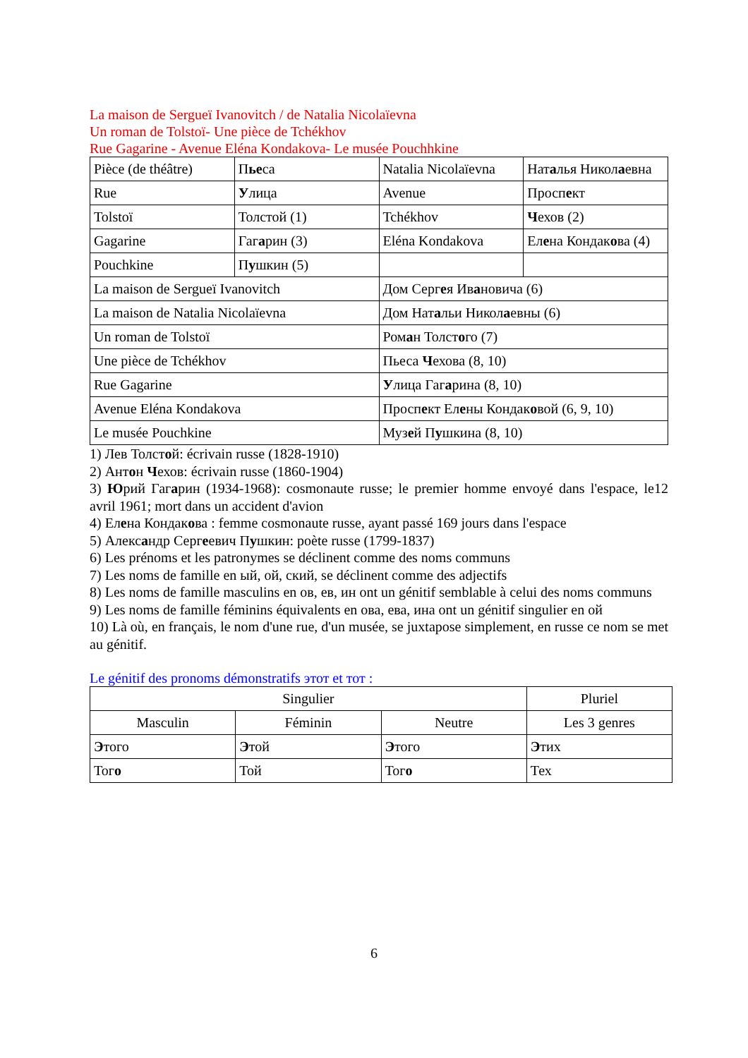La maison de Sergueï Ivanovitch / de Natalia Nicolaïevna
Un roman de Tolstoï- Une pièce de Tchékhov
Rue Gagarine - Avenue Eléna Kondakova- Le musée Pouchhkine
| Pièce (de théâtre) | П ье са | Natalia Nicolaïevna | Нат а лья Никол а евна |
| Rue | У лица | Avenue | Просп е кт |
| Tolstoï | Толстой (1) | Tchékhov | Ч ехов (2) |
| Gagarine | Гаг а рин (3) | Eléna Kondakova | Ел е на Кондак о ва (4) |
| Pouchkine | П у шкин (5) | | |
| La maison de Sergueï Ivanovitch | | Дом Серг е я Ив а новича (6) | |
| La maison de Natalia Nicolaïevna | | Дом Нат а льи Никол а евны (6) | |
| Un roman de Tolstoï | | Ром а н Толст о го (7) | |
| Une pièce de Tchékhov | | Пьеса Ч ехова (8, 10) | |
| Rue Gagarine | | У лица Гаг а рина (8, 10) | |
| Avenue Eléna Kondakova | | Просп е кт Ел е ны Кондак о вой (6, 9, 10) | |
| Le musée Pouchkine | | Муз е й П у шкина (8, 10) | |
1) Лев Толстой: écrivain russe (1828-1910)
2) Антон Чехов: écrivain russe (1860-1904)
3) Юрий Гагарин (1934-1968): cosmonaute russe; le premier homme envoyé dans l'espace, le12 avril 1961; mort dans un accident d'avion
4) Елена Кондакова : femme cosmonaute russe, ayant passé 169 jours dans l'espace
5) Александр Сергеевич Пушкин: poète russe (1799-1837)
6) Les prénoms et les patronymes se déclinent comme des noms communs
7) Les noms de famille en ый, ой, ский, se déclinent comme des adjectifs
8) Les noms de famille masculins en ов, ев, ин ont un génitif semblable à celui des noms communs
9) Les noms de famille féminins équivalents en ова, ева, ина ont un génitif singulier en ой
10) Là où, en français, le nom d'une rue, d'un musée, se juxtapose simplement, en russe ce nom se met au génitif.
Le génitif des pronoms démonstratifs этот et тот :
| Singulier | | | Pluriel |
| Masculin | Féminin | Neutre | Les 3 genres |
| Э того | Э той | Э того | Э тих |
| Тог о | Той | Тог о | Тех |
6